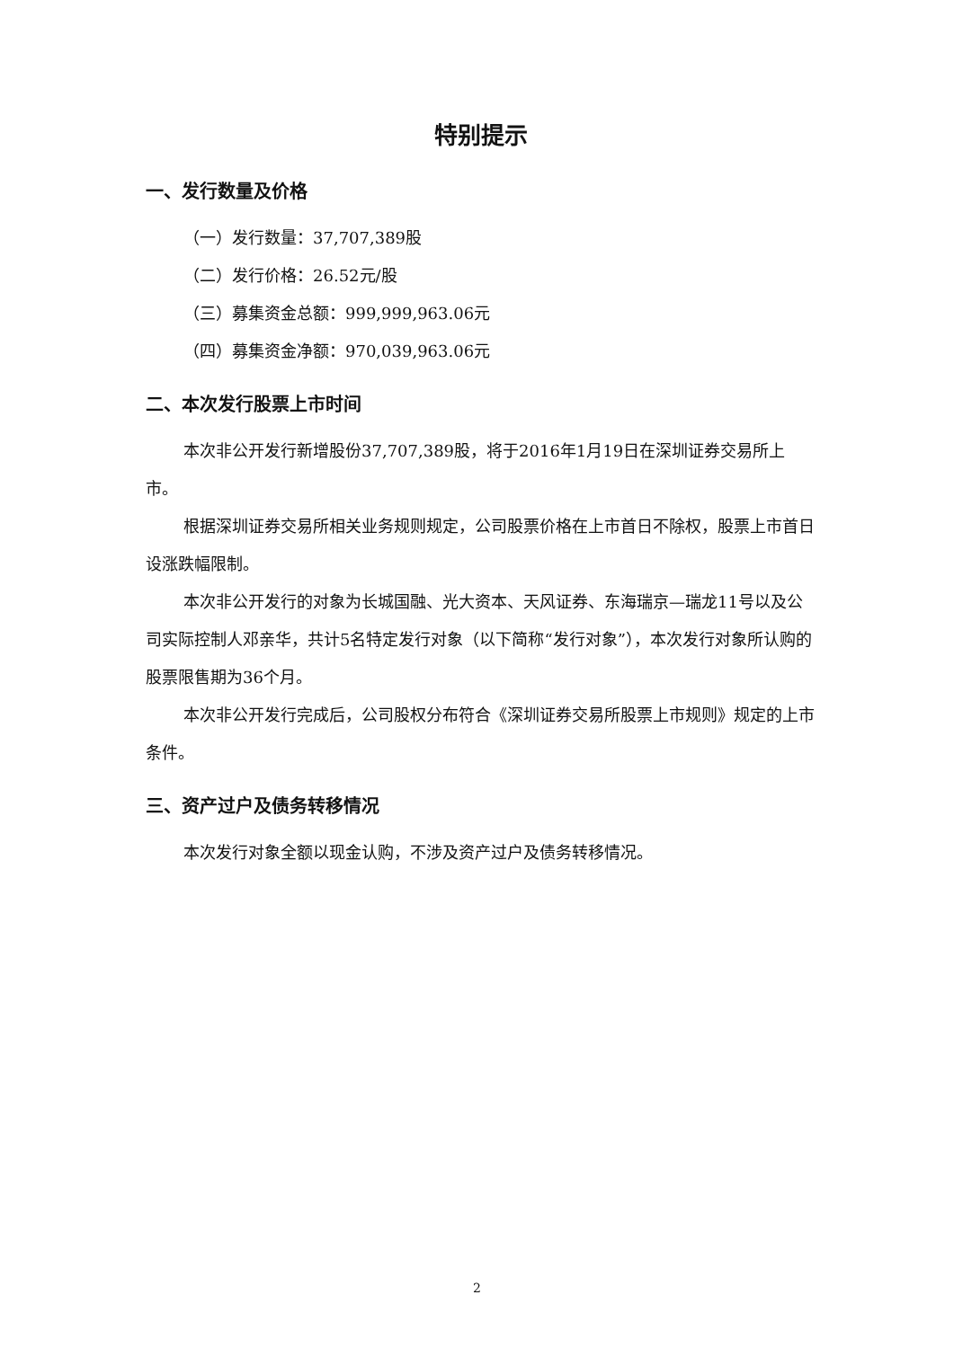特别提示
一、发行数量及价格
（一）发行数量：37,707,389股
（二）发行价格：26.52元/股
（三）募集资金总额：999,999,963.06元
（四）募集资金净额：970,039,963.06元
二、本次发行股票上市时间
本次非公开发行新增股份37,707,389股，将于2016年1月19日在深圳证券交易所上市。
根据深圳证券交易所相关业务规则规定，公司股票价格在上市首日不除权，股票上市首日设涨跌幅限制。
本次非公开发行的对象为长城国融、光大资本、天风证券、东海瑞京—瑞龙11号以及公司实际控制人邓亲华，共计5名特定发行对象（以下简称“发行对象”），本次发行对象所认购的股票限售期为36个月。
本次非公开发行完成后，公司股权分布符合《深圳证券交易所股票上市规则》规定的上市条件。
三、资产过户及债务转移情况
本次发行对象全额以现金认购，不涉及资产过户及债务转移情况。
2